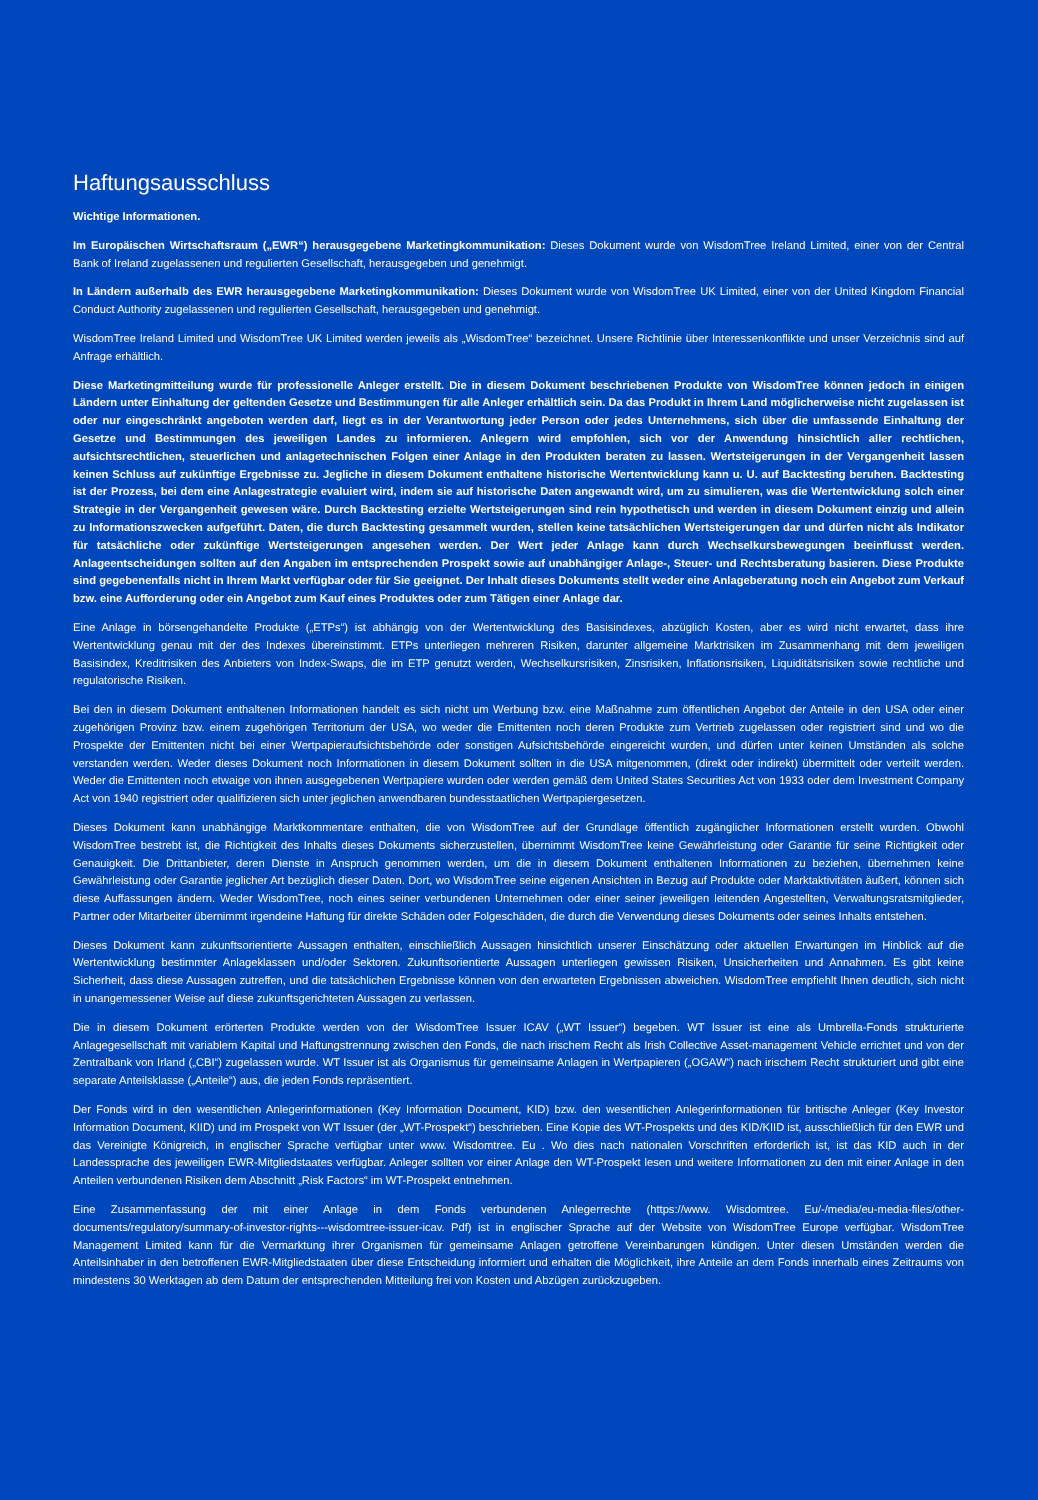Haftungsausschluss
Wichtige Informationen.
Im Europäischen Wirtschaftsraum („EWR“) herausgegebene Marketingkommunikation: Dieses Dokument wurde von WisdomTree Ireland Limited, einer von der Central Bank of Ireland zugelassenen und regulierten Gesellschaft, herausgegeben und genehmigt.
In Ländern außerhalb des EWR herausgegebene Marketingkommunikation: Dieses Dokument wurde von WisdomTree UK Limited, einer von der United Kingdom Financial Conduct Authority zugelassenen und regulierten Gesellschaft, herausgegeben und genehmigt.
WisdomTree Ireland Limited und WisdomTree UK Limited werden jeweils als „WisdomTree“ bezeichnet. Unsere Richtlinie über Interessenkonflikte und unser Verzeichnis sind auf Anfrage erhältlich.
Diese Marketingmitteilung wurde für professionelle Anleger erstellt. Die in diesem Dokument beschriebenen Produkte von WisdomTree können jedoch in einigen Ländern unter Einhaltung der geltenden Gesetze und Bestimmungen für alle Anleger erhältlich sein. Da das Produkt in Ihrem Land möglicherweise nicht zugelassen ist oder nur eingeschränkt angeboten werden darf, liegt es in der Verantwortung jeder Person oder jedes Unternehmens, sich über die umfassende Einhaltung der Gesetze und Bestimmungen des jeweiligen Landes zu informieren. Anlegern wird empfohlen, sich vor der Anwendung hinsichtlich aller rechtlichen, aufsichtsrechtlichen, steuerlichen und anlagetechnischen Folgen einer Anlage in den Produkten beraten zu lassen. Wertsteigerungen in der Vergangenheit lassen keinen Schluss auf zukünftige Ergebnisse zu. Jegliche in diesem Dokument enthaltene historische Wertentwicklung kann u. U. auf Backtesting beruhen. Backtesting ist der Prozess, bei dem eine Anlagestrategie evaluiert wird, indem sie auf historische Daten angewandt wird, um zu simulieren, was die Wertentwicklung solch einer Strategie in der Vergangenheit gewesen wäre. Durch Backtesting erzielte Wertsteigerungen sind rein hypothetisch und werden in diesem Dokument einzig und allein zu Informationszwecken aufgeführt. Daten, die durch Backtesting gesammelt wurden, stellen keine tatsächlichen Wertsteigerungen dar und dürfen nicht als Indikator für tatsächliche oder zukünftige Wertsteigerungen angesehen werden. Der Wert jeder Anlage kann durch Wechselkursbewegungen beeinflusst werden. Anlageentscheidungen sollten auf den Angaben im entsprechenden Prospekt sowie auf unabhängiger Anlage-, Steuer- und Rechtsberatung basieren. Diese Produkte sind gegebenenfalls nicht in Ihrem Markt verfügbar oder für Sie geeignet. Der Inhalt dieses Dokuments stellt weder eine Anlageberatung noch ein Angebot zum Verkauf bzw. eine Aufforderung oder ein Angebot zum Kauf eines Produktes oder zum Tätigen einer Anlage dar.
Eine Anlage in börsengehandelte Produkte („ETPs“) ist abhängig von der Wertentwicklung des Basisindexes, abzüglich Kosten, aber es wird nicht erwartet, dass ihre Wertentwicklung genau mit der des Indexes übereinstimmt. ETPs unterliegen mehreren Risiken, darunter allgemeine Marktrisiken im Zusammenhang mit dem jeweiligen Basisindex, Kreditrisiken des Anbieters von Index-Swaps, die im ETP genutzt werden, Wechselkursrisiken, Zinsrisiken, Inflationsrisiken, Liquiditätsrisiken sowie rechtliche und regulatorische Risiken.
Bei den in diesem Dokument enthaltenen Informationen handelt es sich nicht um Werbung bzw. eine Maßnahme zum öffentlichen Angebot der Anteile in den USA oder einer zugehörigen Provinz bzw. einem zugehörigen Territorium der USA, wo weder die Emittenten noch deren Produkte zum Vertrieb zugelassen oder registriert sind und wo die Prospekte der Emittenten nicht bei einer Wertpapieraufsichtsbehörde oder sonstigen Aufsichtsbehörde eingereicht wurden, und dürfen unter keinen Umständen als solche verstanden werden. Weder dieses Dokument noch Informationen in diesem Dokument sollten in die USA mitgenommen, (direkt oder indirekt) übermittelt oder verteilt werden. Weder die Emittenten noch etwaige von ihnen ausgegebenen Wertpapiere wurden oder werden gemäß dem United States Securities Act von 1933 oder dem Investment Company Act von 1940 registriert oder qualifizieren sich unter jeglichen anwendbaren bundesstaatlichen Wertpapiergesetzen.
Dieses Dokument kann unabhängige Marktkommentare enthalten, die von WisdomTree auf der Grundlage öffentlich zugänglicher Informationen erstellt wurden. Obwohl WisdomTree bestrebt ist, die Richtigkeit des Inhalts dieses Dokuments sicherzustellen, übernimmt WisdomTree keine Gewährleistung oder Garantie für seine Richtigkeit oder Genauigkeit. Die Drittanbieter, deren Dienste in Anspruch genommen werden, um die in diesem Dokument enthaltenen Informationen zu beziehen, übernehmen keine Gewährleistung oder Garantie jeglicher Art bezüglich dieser Daten. Dort, wo WisdomTree seine eigenen Ansichten in Bezug auf Produkte oder Marktaktivitäten äußert, können sich diese Auffassungen ändern. Weder WisdomTree, noch eines seiner verbundenen Unternehmen oder einer seiner jeweiligen leitenden Angestellten, Verwaltungsratsmitglieder, Partner oder Mitarbeiter übernimmt irgendeine Haftung für direkte Schäden oder Folgeschäden, die durch die Verwendung dieses Dokuments oder seines Inhalts entstehen.
Dieses Dokument kann zukunftsorientierte Aussagen enthalten, einschließlich Aussagen hinsichtlich unserer Einschätzung oder aktuellen Erwartungen im Hinblick auf die Wertentwicklung bestimmter Anlageklassen und/oder Sektoren. Zukunftsorientierte Aussagen unterliegen gewissen Risiken, Unsicherheiten und Annahmen. Es gibt keine Sicherheit, dass diese Aussagen zutreffen, und die tatsächlichen Ergebnisse können von den erwarteten Ergebnissen abweichen. WisdomTree empfiehlt Ihnen deutlich, sich nicht in unangemessener Weise auf diese zukunftsgerichteten Aussagen zu verlassen.
Die in diesem Dokument erörterten Produkte werden von der WisdomTree Issuer ICAV („WT Issuer“) begeben. WT Issuer ist eine als Umbrella-Fonds strukturierte Anlagegesellschaft mit variablem Kapital und Haftungstrennung zwischen den Fonds, die nach irischem Recht als Irish Collective Asset-management Vehicle errichtet und von der Zentralbank von Irland („CBI“) zugelassen wurde. WT Issuer ist als Organismus für gemeinsame Anlagen in Wertpapieren („OGAW“) nach irischem Recht strukturiert und gibt eine separate Anteilsklasse („Anteile“) aus, die jeden Fonds repräsentiert.
Der Fonds wird in den wesentlichen Anlegerinformationen (Key Information Document, KID) bzw. den wesentlichen Anlegerinformationen für britische Anleger (Key Investor Information Document, KIID) und im Prospekt von WT Issuer (der „WT-Prospekt“) beschrieben. Eine Kopie des WT-Prospekts und des KID/KIID ist, ausschließlich für den EWR und das Vereinigte Königreich, in englischer Sprache verfügbar unter www. Wisdomtree. Eu . Wo dies nach nationalen Vorschriften erforderlich ist, ist das KID auch in der Landessprache des jeweiligen EWR-Mitgliedstaates verfügbar. Anleger sollten vor einer Anlage den WT-Prospekt lesen und weitere Informationen zu den mit einer Anlage in den Anteilen verbundenen Risiken dem Abschnitt „Risk Factors“ im WT-Prospekt entnehmen.
Eine Zusammenfassung der mit einer Anlage in dem Fonds verbundenen Anlegerrechte (https://www. Wisdomtree. Eu/-/media/eu-media-files/other-documents/regulatory/summary-of-investor-rights---wisdomtree-issuer-icav. Pdf) ist in englischer Sprache auf der Website von WisdomTree Europe verfügbar. WisdomTree Management Limited kann für die Vermarktung ihrer Organismen für gemeinsame Anlagen getroffene Vereinbarungen kündigen. Unter diesen Umständen werden die Anteilsinhaber in den betroffenen EWR-Mitgliedstaaten über diese Entscheidung informiert und erhalten die Möglichkeit, ihre Anteile an dem Fonds innerhalb eines Zeitraums von mindestens 30 Werktagen ab dem Datum der entsprechenden Mitteilung frei von Kosten und Abzügen zurückzugeben.